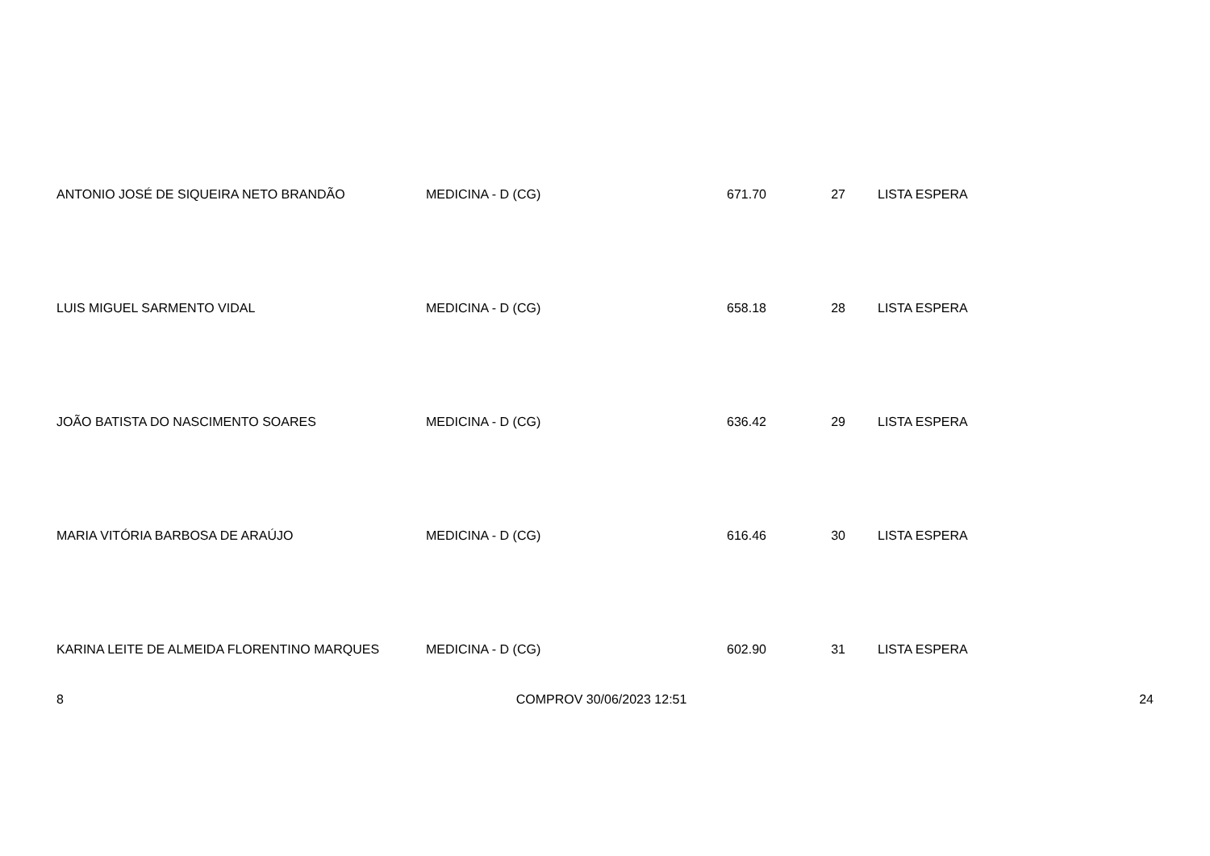| ANTONIO JOSÉ DE SIQUEIRA NETO BRANDÃO | MEDICINA - D (CG) | 671.70 | 27 | LISTA ESPERA |
| LUIS MIGUEL SARMENTO VIDAL | MEDICINA - D (CG) | 658.18 | 28 | LISTA ESPERA |
| JOÃO BATISTA DO NASCIMENTO SOARES | MEDICINA - D (CG) | 636.42 | 29 | LISTA ESPERA |
| MARIA VITÓRIA BARBOSA DE ARAÚJO | MEDICINA - D (CG) | 616.46 | 30 | LISTA ESPERA |
| KARINA LEITE DE ALMEIDA FLORENTINO MARQUES | MEDICINA - D (CG) | 602.90 | 31 | LISTA ESPERA |
8 COMPROV 30/06/2023 12:51 24